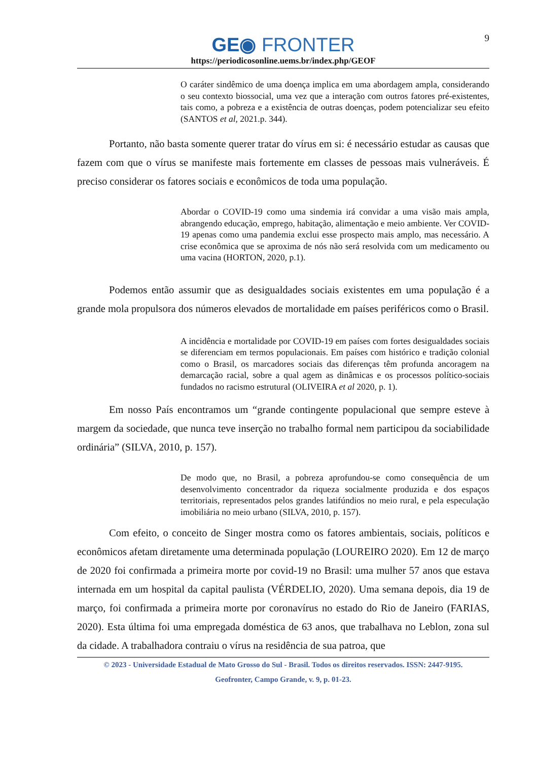9
GE◉ FRONTER
https://periodicosonline.uems.br/index.php/GEOF
O caráter sindêmico de uma doença implica em uma abordagem ampla, considerando o seu contexto biossocial, uma vez que a interação com outros fatores pré-existentes, tais como, a pobreza e a existência de outras doenças, podem potencializar seu efeito (SANTOS et al, 2021.p. 344).
Portanto, não basta somente querer tratar do vírus em si: é necessário estudar as causas que fazem com que o vírus se manifeste mais fortemente em classes de pessoas mais vulneráveis. É preciso considerar os fatores sociais e econômicos de toda uma população.
Abordar o COVID-19 como uma sindemia irá convidar a uma visão mais ampla, abrangendo educação, emprego, habitação, alimentação e meio ambiente. Ver COVID-19 apenas como uma pandemia exclui esse prospecto mais amplo, mas necessário. A crise econômica que se aproxima de nós não será resolvida com um medicamento ou uma vacina (HORTON, 2020, p.1).
Podemos então assumir que as desigualdades sociais existentes em uma população é a grande mola propulsora dos números elevados de mortalidade em países periféricos como o Brasil.
A incidência e mortalidade por COVID-19 em países com fortes desigualdades sociais se diferenciam em termos populacionais. Em países com histórico e tradição colonial como o Brasil, os marcadores sociais das diferenças têm profunda ancoragem na demarcação racial, sobre a qual agem as dinâmicas e os processos político-sociais fundados no racismo estrutural (OLIVEIRA et al 2020, p. 1).
Em nosso País encontramos um “grande contingente populacional que sempre esteve à margem da sociedade, que nunca teve inserção no trabalho formal nem participou da sociabilidade ordinária” (SILVA, 2010, p. 157).
De modo que, no Brasil, a pobreza aprofundou-se como consequência de um desenvolvimento concentrador da riqueza socialmente produzida e dos espaços territoriais, representados pelos grandes latifúndios no meio rural, e pela especulação imobiliária no meio urbano (SILVA, 2010, p. 157).
Com efeito, o conceito de Singer mostra como os fatores ambientais, sociais, políticos e econômicos afetam diretamente uma determinada população (LOUREIRO 2020). Em 12 de março de 2020 foi confirmada a primeira morte por covid-19 no Brasil: uma mulher 57 anos que estava internada em um hospital da capital paulista (VÉRDELIO, 2020). Uma semana depois, dia 19 de março, foi confirmada a primeira morte por coronavírus no estado do Rio de Janeiro (FARIAS, 2020). Esta última foi uma empregada doméstica de 63 anos, que trabalhava no Leblon, zona sul da cidade. A trabalhadora contraiu o vírus na residência de sua patroa, que
© 2023 - Universidade Estadual de Mato Grosso do Sul - Brasil. Todos os direitos reservados. ISSN: 2447-9195.
Geofronter, Campo Grande, v. 9, p. 01-23.